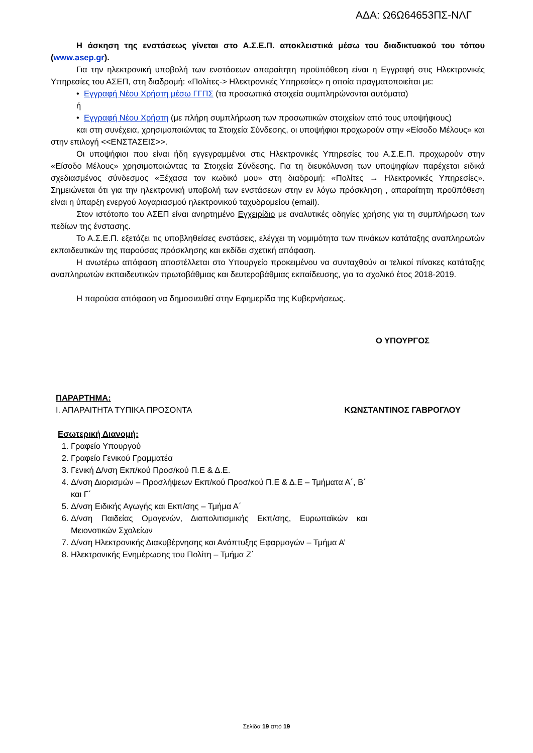ΑΔΑ: Ω6Ω64653ΠΣ-ΝΛΓ
Η άσκηση της ενστάσεως γίνεται στο Α.Σ.Ε.Π. αποκλειστικά μέσω του διαδικτυακού του τόπου (www.asep.gr).
Για την ηλεκτρονική υποβολή των ενστάσεων απαραίτητη προϋπόθεση είναι η Εγγραφή στις Ηλεκτρονικές Υπηρεσίες του ΑΣΕΠ, στη διαδρομή: «Πολίτες-> Ηλεκτρονικές Υπηρεσίες» η οποία πραγματοποιείται με:
• Εγγραφή Νέου Χρήστη μέσω ΓΓΠΣ (τα προσωπικά στοιχεία συμπληρώνονται αυτόματα)
ή
• Εγγραφή Νέου Χρήστη (με πλήρη συμπλήρωση των προσωπικών στοιχείων από τους υποψήφιους)
και στη συνέχεια, χρησιμοποιώντας τα Στοιχεία Σύνδεσης, οι υποψήφιοι προχωρούν στην «Είσοδο Μέλους» και στην επιλογή <<ΕΝΣΤΑΣΕΙΣ>>.
Οι υποψήφιοι που είναι ήδη εγγεγραμμένοι στις Ηλεκτρονικές Υπηρεσίες του Α.Σ.Ε.Π. προχωρούν στην «Είσοδο Μέλους» χρησιμοποιώντας τα Στοιχεία Σύνδεσης. Για τη διευκόλυνση των υποψηφίων παρέχεται ειδικά σχεδιασμένος σύνδεσμος «Ξέχασα τον κωδικό μου» στη διαδρομή: «Πολίτες → Ηλεκτρονικές Υπηρεσίες». Σημειώνεται ότι για την ηλεκτρονική υποβολή των ενστάσεων στην εν λόγω πρόσκληση , απαραίτητη προϋπόθεση είναι η ύπαρξη ενεργού λογαριασμού ηλεκτρονικού ταχυδρομείου (email).
Στον ιστότοπο του ΑΣΕΠ είναι ανηρτημένο Εγχειρίδιο με αναλυτικές οδηγίες χρήσης για τη συμπλήρωση των πεδίων της ένστασης.
Το Α.Σ.Ε.Π. εξετάζει τις υποβληθείσες ενστάσεις, ελέγχει τη νομιμότητα των πινάκων κατάταξης αναπληρωτών εκπαιδευτικών της παρούσας πρόσκλησης και εκδίδει σχετική απόφαση.
Η ανωτέρω απόφαση αποστέλλεται στο Υπουργείο προκειμένου να συνταχθούν οι τελικοί πίνακες κατάταξης αναπληρωτών εκπαιδευτικών πρωτοβάθμιας και δευτεροβάθμιας εκπαίδευσης, για το σχολικό έτος 2018-2019.
Η παρούσα απόφαση να δημοσιευθεί στην Εφημερίδα της Κυβερνήσεως.
Ο ΥΠΟΥΡΓΟΣ
ΠΑΡΑΡΤΗΜΑ:
Ι. ΑΠΑΡΑΙΤΗΤΑ ΤΥΠΙΚΑ ΠΡΟΣΟΝΤΑ ΚΩΝΣΤΑΝΤΙΝΟΣ ΓΑΒΡΟΓΛΟΥ
Εσωτερική Διανομή:
1. Γραφείο Υπουργού
2. Γραφείο Γενικού Γραμματέα
3. Γενική Δ/νση Εκπ/κού Προσ/κού Π.Ε & Δ.Ε.
4. Δ/νση Διορισμών – Προσλήψεων Εκπ/κού Προσ/κού Π.Ε & Δ.Ε – Τμήματα Α΄, Β΄ και Γ΄
5. Δ/νση Ειδικής Αγωγής και Εκπ/σης – Τμήμα Α΄
6. Δ/νση Παιδείας Ομογενών, Διαπολιτισμικής Εκπ/σης, Ευρωπαϊκών και Μειονοτικών Σχολείων
7. Δ/νση Ηλεκτρονικής Διακυβέρνησης και Ανάπτυξης Εφαρμογών – Τμήμα Α’
8. Ηλεκτρονικής Ενημέρωσης του Πολίτη – Τμήμα Ζ΄
Σελίδα 19 από 19